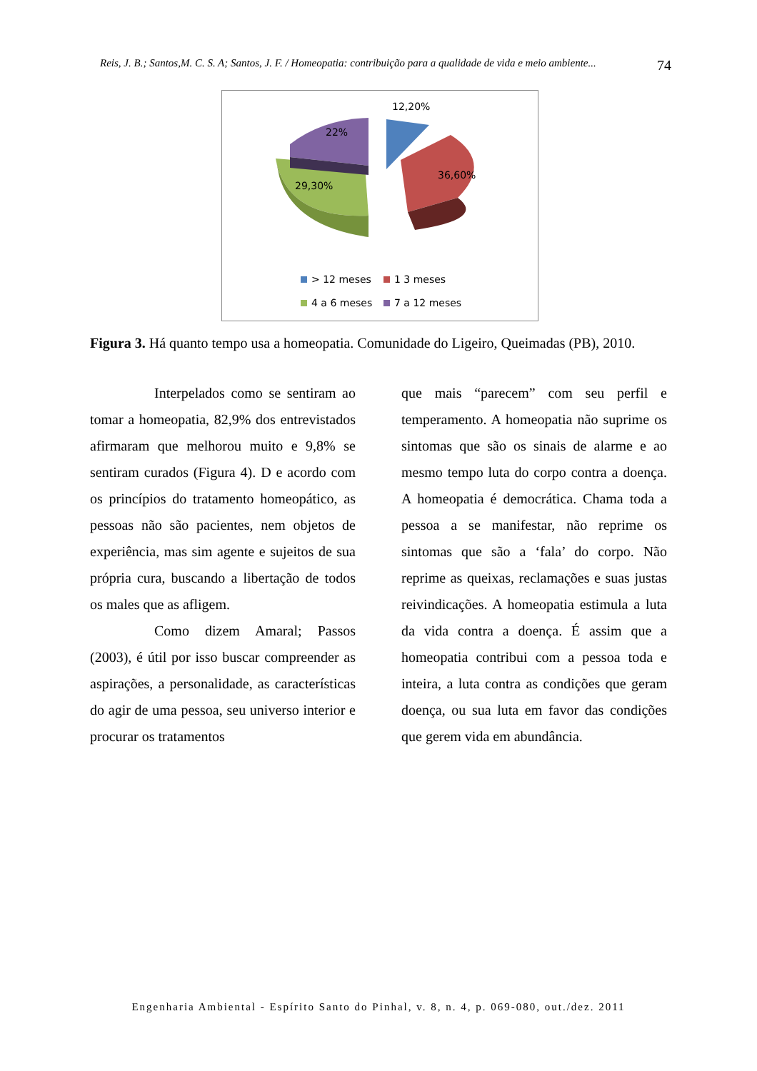Reis, J. B.; Santos,M. C. S. A; Santos, J. F. / Homeopatia: contribuição para a qualidade de vida e meio ambiente... 74
12,20%
22%
36,60%
29,30%
> 12 meses 1 3 meses
4 a 6 meses 7 a 12 meses
Figura 3. Há quanto tempo usa a homeopatia. Comunidade do Ligeiro, Queimadas (PB), 2010.
Interpelados como se sentiram ao tomar a homeopatia, 82,9% dos entrevistados afirmaram que melhorou muito e 9,8% se sentiram curados (Figura 4). D e acordo com os princípios do tratamento homeopático, as pessoas não são pacientes, nem objetos de experiência, mas sim agente e sujeitos de sua própria cura, buscando a libertação de todos os males que as afligem.
Como dizem Amaral; Passos (2003), é útil por isso buscar compreender as aspirações, a personalidade, as características do agir de uma pessoa, seu universo interior e procurar os tratamentos
que mais “parecem” com seu perfil e temperamento. A homeopatia não suprime os sintomas que são os sinais de alarme e ao mesmo tempo luta do corpo contra a doença. A homeopatia é democrática. Chama toda a pessoa a se manifestar, não reprime os sintomas que são a ‘fala’ do corpo. Não reprime as queixas, reclamações e suas justas reivindicações. A homeopatia estimula a luta da vida contra a doença. É assim que a homeopatia contribui com a pessoa toda e inteira, a luta contra as condições que geram doença, ou sua luta em favor das condições que gerem vida em abundância.
Engenharia Ambiental - Espírito Santo do Pinhal, v. 8, n. 4, p. 069-080, out./dez. 2011